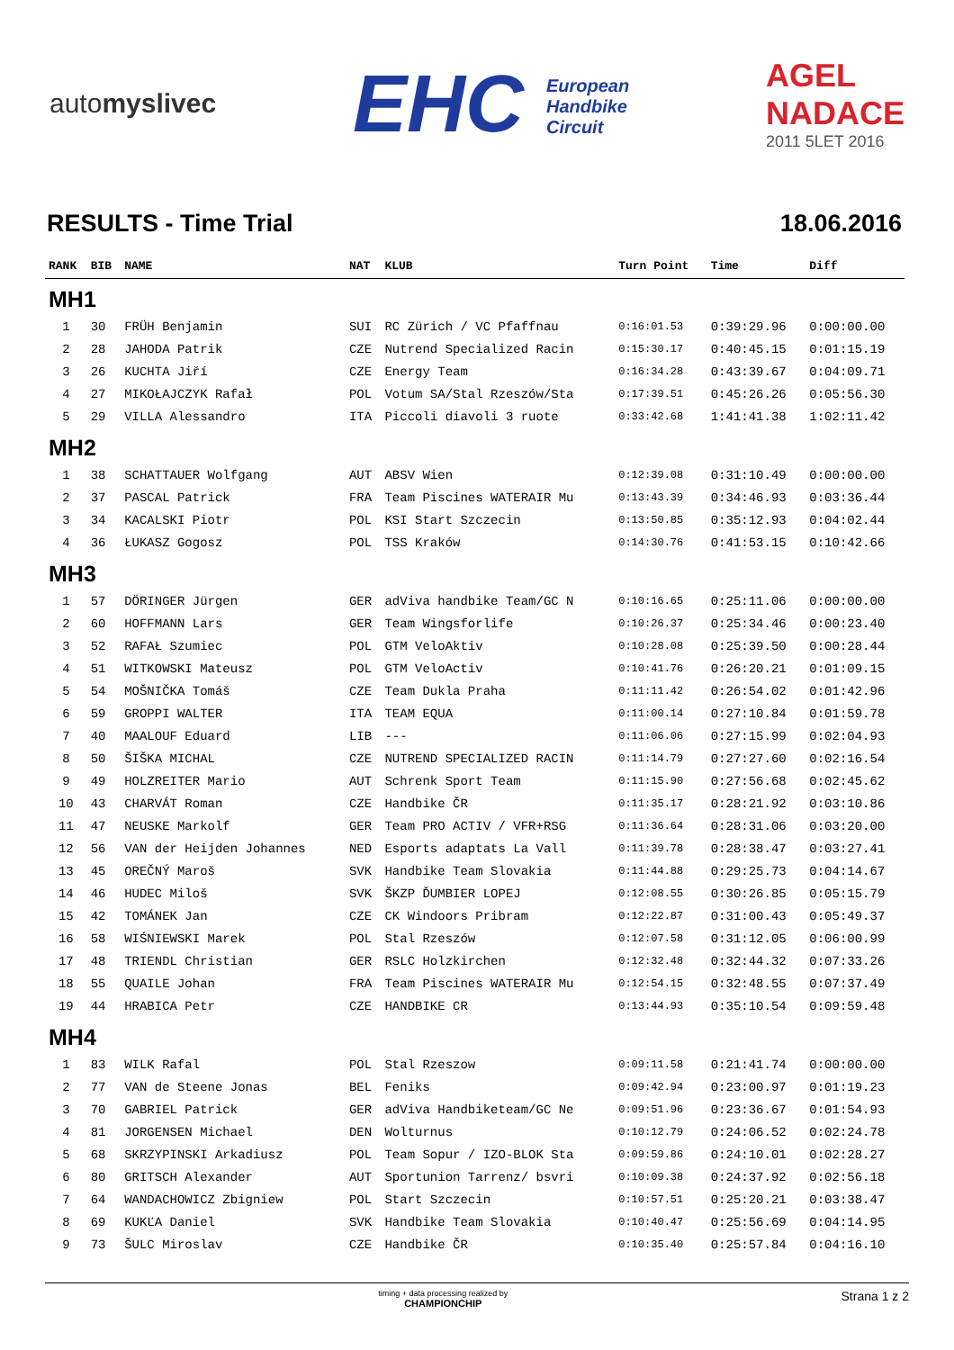automyslivec
EHC European
Handbike
Circuit
AGEL
NADACE
2011 5LET 2016
RESULTS - Time Trial 18.06.2016
| RANK | BIB | NAME | NAT | KLUB | Turn Point | Time | Diff |
| --- | --- | --- | --- | --- | --- | --- | --- |
| MH1 | | | | | | | |
| 1 | 30 | FRÜH Benjamin | SUI | RC Zürich / VC Pfaffnau | 0:16:01.53 | 0:39:29.96 | 0:00:00.00 |
| 2 | 28 | JAHODA Patrik | CZE | Nutrend Specialized Racin | 0:15:30.17 | 0:40:45.15 | 0:01:15.19 |
| 3 | 26 | KUCHTA Jiří | CZE | Energy Team | 0:16:34.28 | 0:43:39.67 | 0:04:09.71 |
| 4 | 27 | MIKOŁAJCZYK Rafał | POL | Votum SA/Stal Rzeszów/Sta | 0:17:39.51 | 0:45:26.26 | 0:05:56.30 |
| 5 | 29 | VILLA Alessandro | ITA | Piccoli diavoli 3 ruote | 0:33:42.68 | 1:41:41.38 | 1:02:11.42 |
| MH2 | | | | | | | |
| 1 | 38 | SCHATTAUER Wolfgang | AUT | ABSV Wien | 0:12:39.08 | 0:31:10.49 | 0:00:00.00 |
| 2 | 37 | PASCAL Patrick | FRA | Team Piscines WATERAIR Mu | 0:13:43.39 | 0:34:46.93 | 0:03:36.44 |
| 3 | 34 | KACALSKI Piotr | POL | KSI Start Szczecin | 0:13:50.85 | 0:35:12.93 | 0:04:02.44 |
| 4 | 36 | ŁUKASZ Gogosz | POL | TSS Kraków | 0:14:30.76 | 0:41:53.15 | 0:10:42.66 |
| MH3 | | | | | | | |
| 1 | 57 | DÖRINGER Jürgen | GER | adViva handbike Team/GC N | 0:10:16.65 | 0:25:11.06 | 0:00:00.00 |
| 2 | 60 | HOFFMANN Lars | GER | Team Wingsforlife | 0:10:26.37 | 0:25:34.46 | 0:00:23.40 |
| 3 | 52 | RAFAŁ Szumiec | POL | GTM VeloAktiv | 0:10:28.08 | 0:25:39.50 | 0:00:28.44 |
| 4 | 51 | WITKOWSKI Mateusz | POL | GTM VeloActiv | 0:10:41.76 | 0:26:20.21 | 0:01:09.15 |
| 5 | 54 | MOŠNIČKA Tomáš | CZE | Team Dukla Praha | 0:11:11.42 | 0:26:54.02 | 0:01:42.96 |
| 6 | 59 | GROPPI WALTER | ITA | TEAM EQUA | 0:11:00.14 | 0:27:10.84 | 0:01:59.78 |
| 7 | 40 | MAALOUF Eduard | LIB | --- | 0:11:06.06 | 0:27:15.99 | 0:02:04.93 |
| 8 | 50 | ŠIŠKA MICHAL | CZE | NUTREND SPECIALIZED RACIN | 0:11:14.79 | 0:27:27.60 | 0:02:16.54 |
| 9 | 49 | HOLZREITER Mario | AUT | Schrenk Sport Team | 0:11:15.90 | 0:27:56.68 | 0:02:45.62 |
| 10 | 43 | CHARVÁT Roman | CZE | Handbike ČR | 0:11:35.17 | 0:28:21.92 | 0:03:10.86 |
| 11 | 47 | NEUSKE Markolf | GER | Team PRO ACTIV / VFR+RSG | 0:11:36.64 | 0:28:31.06 | 0:03:20.00 |
| 12 | 56 | VAN der Heijden Johannes | NED | Esports adaptats La Vall | 0:11:39.78 | 0:28:38.47 | 0:03:27.41 |
| 13 | 45 | OREČNÝ Maroš | SVK | Handbike Team Slovakia | 0:11:44.88 | 0:29:25.73 | 0:04:14.67 |
| 14 | 46 | HUDEC Miloš | SVK | ŠKZP ĎUMBIER LOPEJ | 0:12:08.55 | 0:30:26.85 | 0:05:15.79 |
| 15 | 42 | TOMÁNEK Jan | CZE | CK Windoors Pribram | 0:12:22.87 | 0:31:00.43 | 0:05:49.37 |
| 16 | 58 | WIŚNIEWSKI Marek | POL | Stal Rzeszów | 0:12:07.58 | 0:31:12.05 | 0:06:00.99 |
| 17 | 48 | TRIENDL Christian | GER | RSLC Holzkirchen | 0:12:32.48 | 0:32:44.32 | 0:07:33.26 |
| 18 | 55 | QUAILE Johan | FRA | Team Piscines WATERAIR Mu | 0:12:54.15 | 0:32:48.55 | 0:07:37.49 |
| 19 | 44 | HRABICA Petr | CZE | HANDBIKE CR | 0:13:44.93 | 0:35:10.54 | 0:09:59.48 |
| MH4 | | | | | | | |
| 1 | 83 | WILK Rafal | POL | Stal Rzeszow | 0:09:11.58 | 0:21:41.74 | 0:00:00.00 |
| 2 | 77 | VAN de Steene Jonas | BEL | Feniks | 0:09:42.94 | 0:23:00.97 | 0:01:19.23 |
| 3 | 70 | GABRIEL Patrick | GER | adViva Handbiketeam/GC Ne | 0:09:51.96 | 0:23:36.67 | 0:01:54.93 |
| 4 | 81 | JORGENSEN Michael | DEN | Wolturnus | 0:10:12.79 | 0:24:06.52 | 0:02:24.78 |
| 5 | 68 | SKRZYPINSKI Arkadiusz | POL | Team Sopur / IZO-BLOK Sta | 0:09:59.86 | 0:24:10.01 | 0:02:28.27 |
| 6 | 80 | GRITSCH Alexander | AUT | Sportunion Tarrenz/ bsvri | 0:10:09.38 | 0:24:37.92 | 0:02:56.18 |
| 7 | 64 | WANDACHOWICZ Zbigniew | POL | Start Szczecin | 0:10:57.51 | 0:25:20.21 | 0:03:38.47 |
| 8 | 69 | KUKĽA Daniel | SVK | Handbike Team Slovakia | 0:10:40.47 | 0:25:56.69 | 0:04:14.95 |
| 9 | 73 | ŠULC Miroslav | CZE | Handbike ČR | 0:10:35.40 | 0:25:57.84 | 0:04:16.10 |
timing + data processing realized by
CHAMPIONCHIP Strana 1 z 2